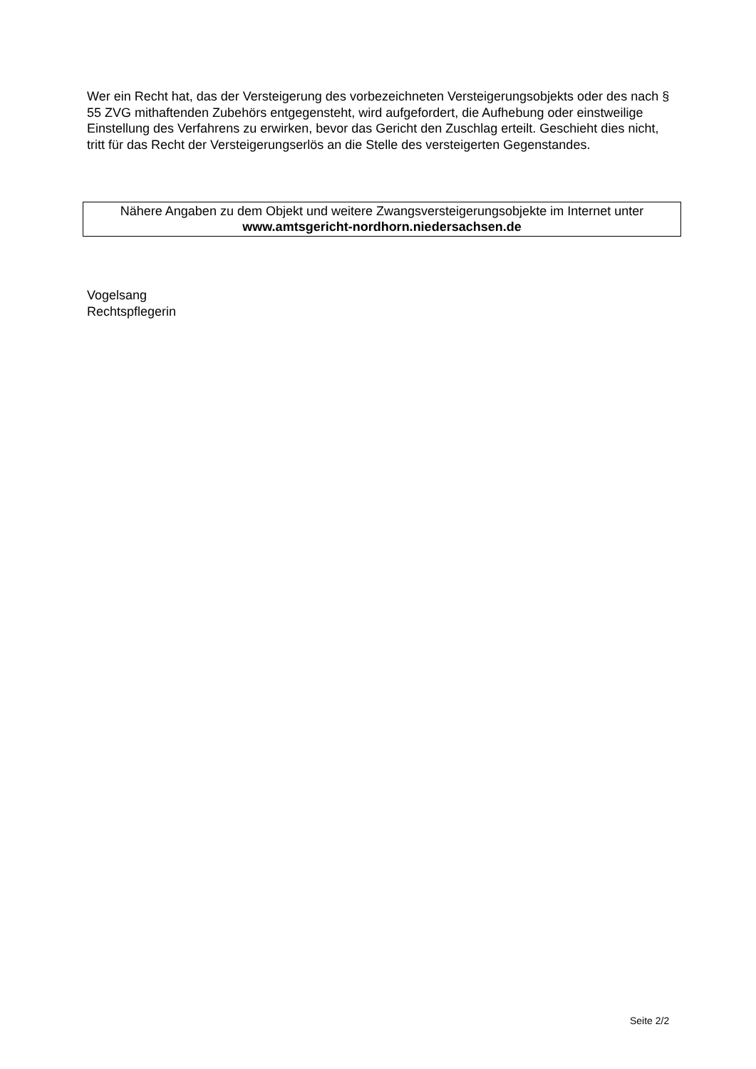Wer ein Recht hat, das der Versteigerung des vorbezeichneten Versteigerungsobjekts oder des nach § 55 ZVG mithaftenden Zubehörs entgegensteht, wird aufgefordert, die Aufhebung oder einstweilige Einstellung des Verfahrens zu erwirken, bevor das Gericht den Zuschlag erteilt. Geschieht dies nicht, tritt für das Recht der Versteigerungserlös an die Stelle des versteigerten Gegenstandes.
Nähere Angaben zu dem Objekt und weitere Zwangsversteigerungsobjekte im Internet unter
www.amtsgericht-nordhorn.niedersachsen.de
Vogelsang
Rechtspflegerin
Seite 2/2